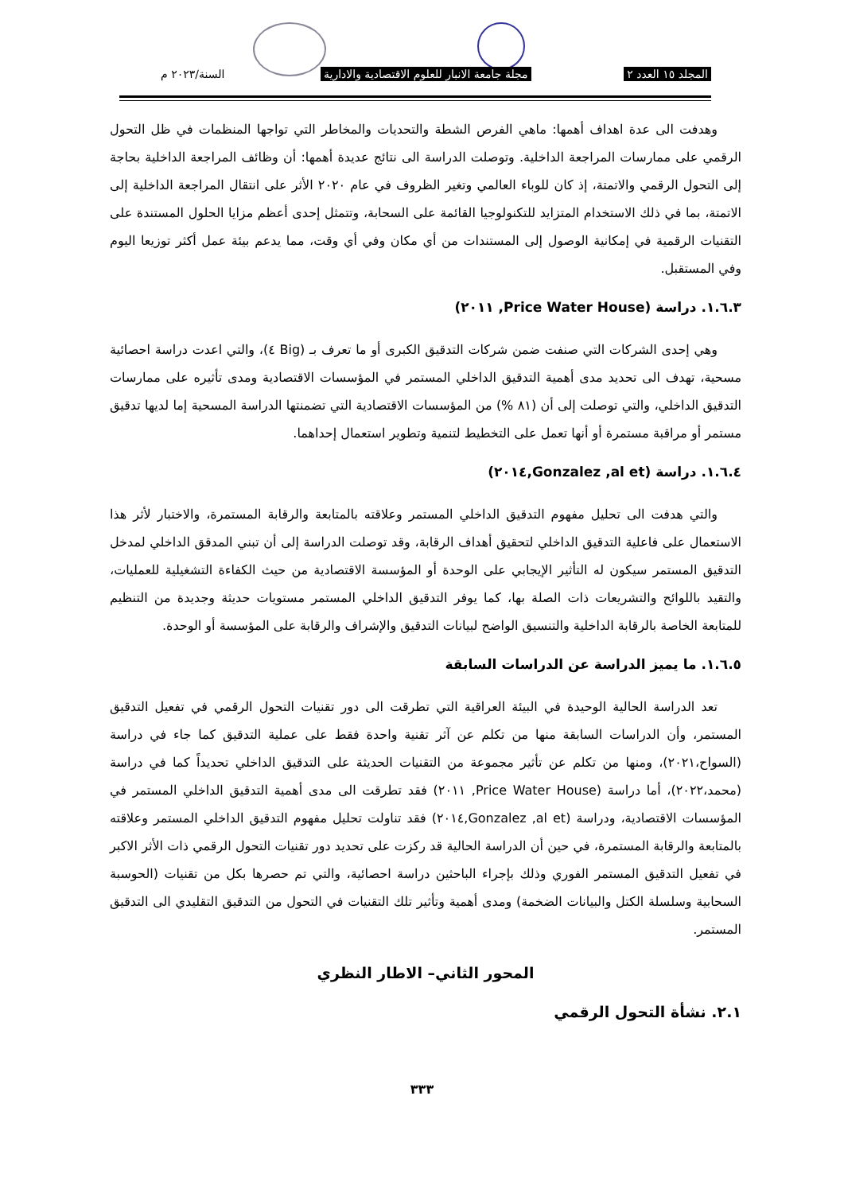المجلد ١٥ العدد ٢ مجلة جامعة الانبار للعلوم الاقتصادية والادارية السنة/٢٠٢٣ م
وهدفت الى عدة اهداف أهمها: ماهي الفرص الشطة والتحديات والمخاطر التي تواجها المنظمات في ظل التحول الرقمي على ممارسات المراجعة الداخلية. وتوصلت الدراسة الى نتائج عديدة أهمها: أن وظائف المراجعة الداخلية بحاجة إلى التحول الرقمي والاتمتة، إذ كان للوباء العالمي وتغير الظروف في عام ٢٠٢٠ الأثر على انتقال المراجعة الداخلية إلى الاتمتة، بما في ذلك الاستخدام المتزايد للتكنولوجيا القائمة على السحابة، وتتمثل إحدى أعظم مزايا الحلول المستندة على التقنيات الرقمية في إمكانية الوصول إلى المستندات من أي مكان وفي أي وقت، مما يدعم بيئة عمل أكثر توزيعا اليوم وفي المستقبل.
١.٦.٣. دراسة (Price Water House, ٢٠١١)
وهي إحدى الشركات التي صنفت ضمن شركات التدقيق الكبرى أو ما تعرف بـ (Big ٤)، والتي اعدت دراسة احصائية مسحية، تهدف الى تحديد مدى أهمية التدقيق الداخلي المستمر في المؤسسات الاقتصادية ومدى تأثيره على ممارسات التدقيق الداخلي، والتي توصلت إلى أن (٨١ %) من المؤسسات الاقتصادية التي تضمنتها الدراسة المسحية إما لديها تدقيق مستمر أو مراقبة مستمرة أو أنها تعمل على التخطيط لتنمية وتطوير استعمال إحداهما.
١.٦.٤. دراسة (Gonzalez ,al et,٢٠١٤)
والتي هدفت الى تحليل مفهوم التدقيق الداخلي المستمر وعلاقته بالمتابعة والرقابة المستمرة، والاختبار لأثر هذا الاستعمال على فاعلية التدقيق الداخلي لتحقيق أهداف الرقابة، وقد توصلت الدراسة إلى أن تبني المدقق الداخلي لمدخل التدقيق المستمر سيكون له التأثير الإيجابي على الوحدة أو المؤسسة الاقتصادية من حيث الكفاءة التشغيلية للعمليات، والتقيد باللوائح والتشريعات ذات الصلة بها، كما يوفر التدقيق الداخلي المستمر مستويات حديثة وجديدة من التنظيم للمتابعة الخاصة بالرقابة الداخلية والتنسيق الواضح لبيانات التدقيق والإشراف والرقابة على المؤسسة أو الوحدة.
١.٦.٥. ما يميز الدراسة عن الدراسات السابقة
تعد الدراسة الحالية الوحيدة في البيئة العراقية التي تطرقت الى دور تقنيات التحول الرقمي في تفعيل التدقيق المستمر، وأن الدراسات السابقة منها من تكلم عن آثر تقنية واحدة فقط على عملية التدقيق كما جاء في دراسة (السواح،٢٠٢١)، ومنها من تكلم عن تأثير مجموعة من التقنيات الحديثة على التدقيق الداخلي تحديداً كما في دراسة (محمد،٢٠٢٢)، أما دراسة (Price Water House, ٢٠١١) فقد تطرقت الى مدى أهمية التدقيق الداخلي المستمر في المؤسسات الاقتصادية، ودراسة (Gonzalez ,al et,٢٠١٤) فقد تناولت تحليل مفهوم التدقيق الداخلي المستمر وعلاقته بالمتابعة والرقابة المستمرة، في حين أن الدراسة الحالية قد ركزت على تحديد دور تقنيات التحول الرقمي ذات الأثر الاكبر في تفعيل التدقيق المستمر الفوري وذلك بإجراء الباحثين دراسة احصائية، والتي تم حصرها بكل من تقنيات (الحوسبة السحابية وسلسلة الكتل والبيانات الضخمة) ومدى أهمية وتأثير تلك التقنيات في التحول من التدقيق التقليدي الى التدقيق المستمر.
المحور الثاني– الاطار النظري
٢.١. نشأة التحول الرقمي
٣٣٣